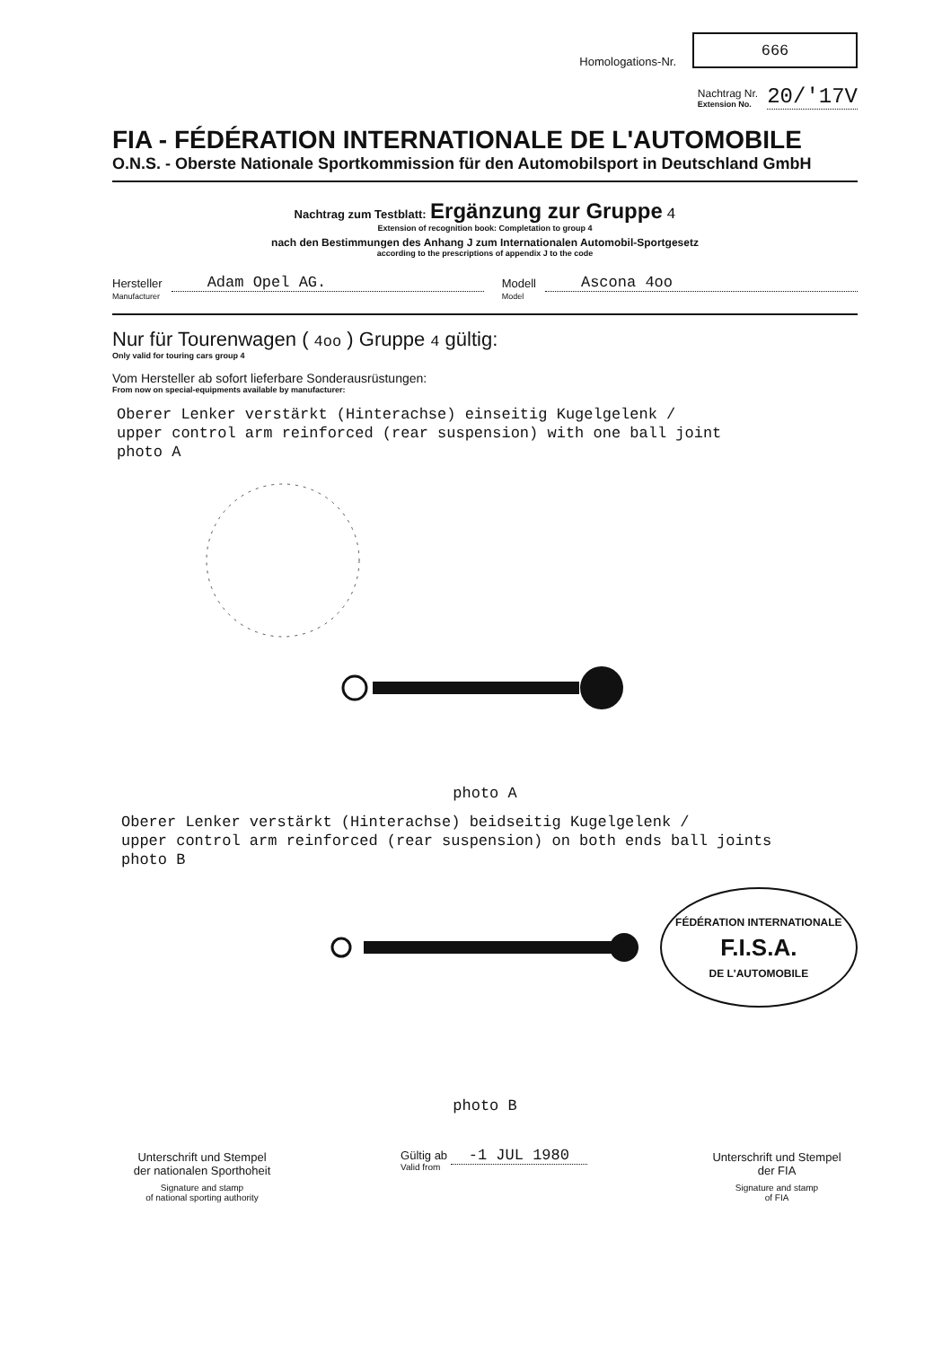Homologations-Nr. 666
Nachtrag Nr.
Extension No. 20/'17V
FIA - FÉDÉRATION INTERNATIONALE DE L'AUTOMOBILE
O.N.S. - Oberste Nationale Sportkommission für den Automobilsport in Deutschland GmbH
Nachtrag zum Testblatt: Ergänzung zur Gruppe 4
Extension of recognition book: Completation to group 4
nach den Bestimmungen des Anhang J zum Internationalen Automobil-Sportgesetz
according to the prescriptions of appendix J to the code
Hersteller
Manufacturer Adam Opel AG. Modell
Model Ascona 4oo
Nur für Tourenwagen ( 4oo ) Gruppe 4 gültig:
Only valid for touring cars group 4
Vom Hersteller ab sofort lieferbare Sonderausrüstungen:
From now on special-equipments available by manufacturer:
Oberer Lenker verstärkt (Hinterachse) einseitig Kugelgelenk /
upper control arm reinforced (rear suspension) with one ball joint
photo A
photo A
Oberer Lenker verstärkt (Hinterachse) beidseitig Kugelgelenk /
upper control arm reinforced (rear suspension) on both ends ball joints
photo B
FÉDÉRATION INTERNATIONALE
F.I.S.A.
DE L'AUTOMOBILE
photo B
Unterschrift und Stempel
der nationalen Sporthoheit
Signature and stamp
of national sporting authority
Gültig ab -1 JUL 1980
Valid from
Unterschrift und Stempel
der FIA
Signature and stamp
of FIA